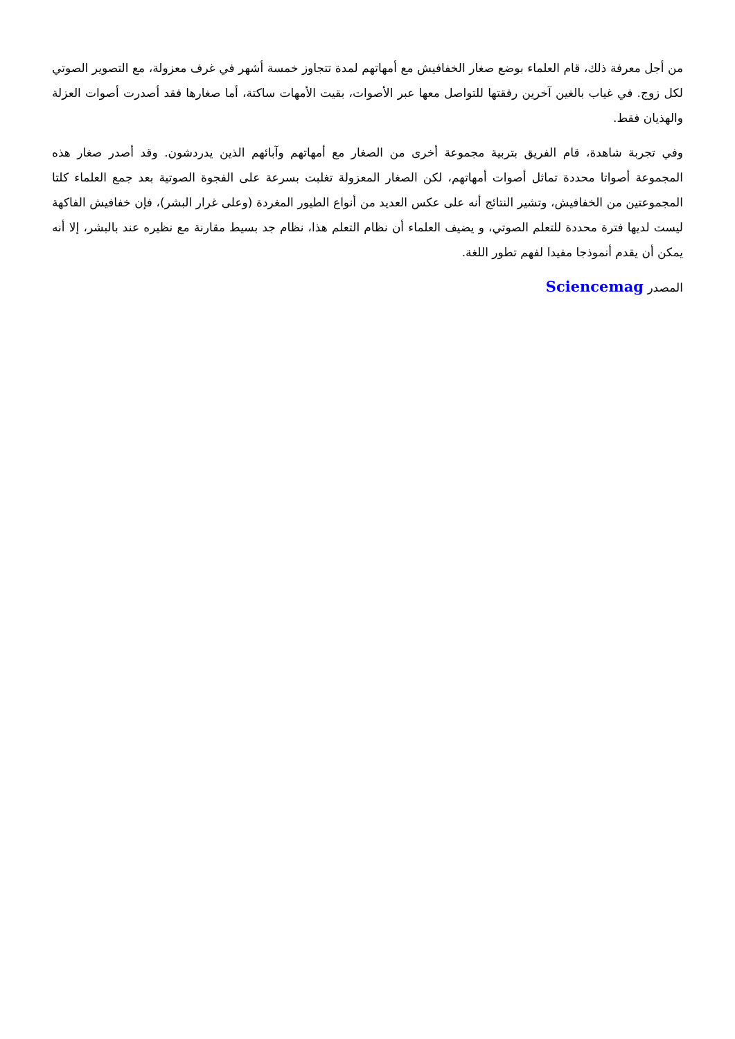من أجل معرفة ذلك، قام العلماء بوضع صغار الخفافيش مع أمهاتهم لمدة تتجاوز خمسة أشهر في غرف معزولة، مع التصوير الصوتي لكل زوج. في غياب بالغين آخرين رفقتها للتواصل معها عبر الأصوات، بقيت الأمهات ساكتة، أما صغارها فقد أصدرت أصوات العزلة والهذيان فقط.
وفي تجربة شاهدة، قام الفريق بتربية مجموعة أخرى من الصغار مع أمهاتهم وآبائهم الذين يدردشون. وقد أصدر صغار هذه المجموعة أصواتا محددة تماثل أصوات أمهاتهم، لكن الصغار المعزولة تغلبت بسرعة على الفجوة الصوتية بعد جمع العلماء كلتا المجموعتين من الخفافيش، وتشير النتائج أنه على عكس العديد من أنواع الطيور المغردة (وعلى غرار البشر)، فإن خفافيش الفاكهة ليست لديها فترة محددة للتعلم الصوتي، و يضيف العلماء أن نظام التعلم هذا، نظام جد بسيط مقارنة مع نظيره عند بالبشر، إلا أنه يمكن أن يقدم أنموذجا مفيدا لفهم تطور اللغة.
المصدر Sciencemag